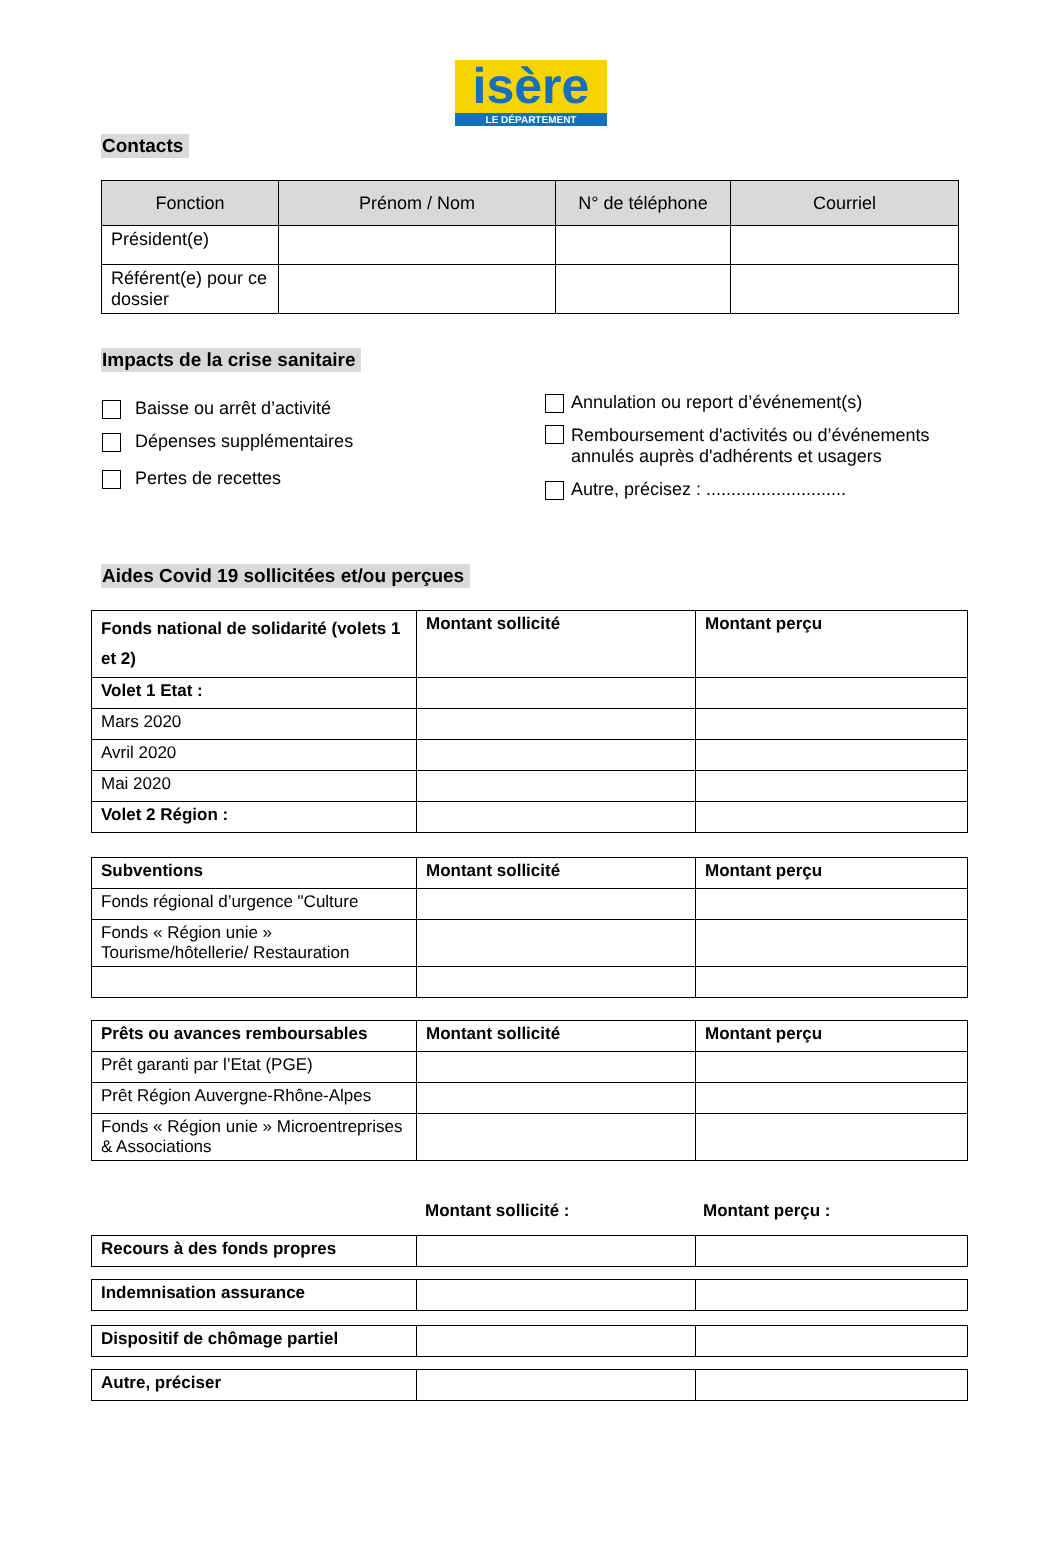isère
LE DÉPARTEMENT
Contacts
| Fonction | Prénom / Nom | N° de téléphone | Courriel |
| --- | --- | --- | --- |
| Président(e) | | | |
| Référent(e) pour ce dossier | | | |
Impacts de la crise sanitaire
Baisse ou arrêt d’activité
Dépenses supplémentaires
Pertes de recettes
Annulation ou report d’événement(s)
Remboursement d'activités ou d’événements
annulés auprès d'adhérents et usagers
Autre, précisez : ............................
Aides Covid 19 sollicitées et/ou perçues
| Fonds national de solidarité (volets 1 et 2) | Montant sollicité | Montant perçu |
| Volet 1 Etat : | | |
| Mars 2020 | | |
| Avril 2020 | | |
| Mai 2020 | | |
| Volet 2 Région : | | |
| Subventions | Montant sollicité | Montant perçu |
| Fonds régional d’urgence "Culture | | |
| Fonds « Région unie » Tourisme/hôtellerie/ Restauration | | |
| Prêts ou avances remboursables | Montant sollicité | Montant perçu |
| Prêt garanti par l’Etat (PGE) | | |
| Prêt Région Auvergne-Rhône-Alpes | | |
| Fonds « Région unie » Microentreprises & Associations | | |
Montant sollicité : Montant perçu :
| Recours à des fonds propres | | |
| Indemnisation assurance | | |
| Dispositif de chômage partiel | | |
| Autre, préciser | | |